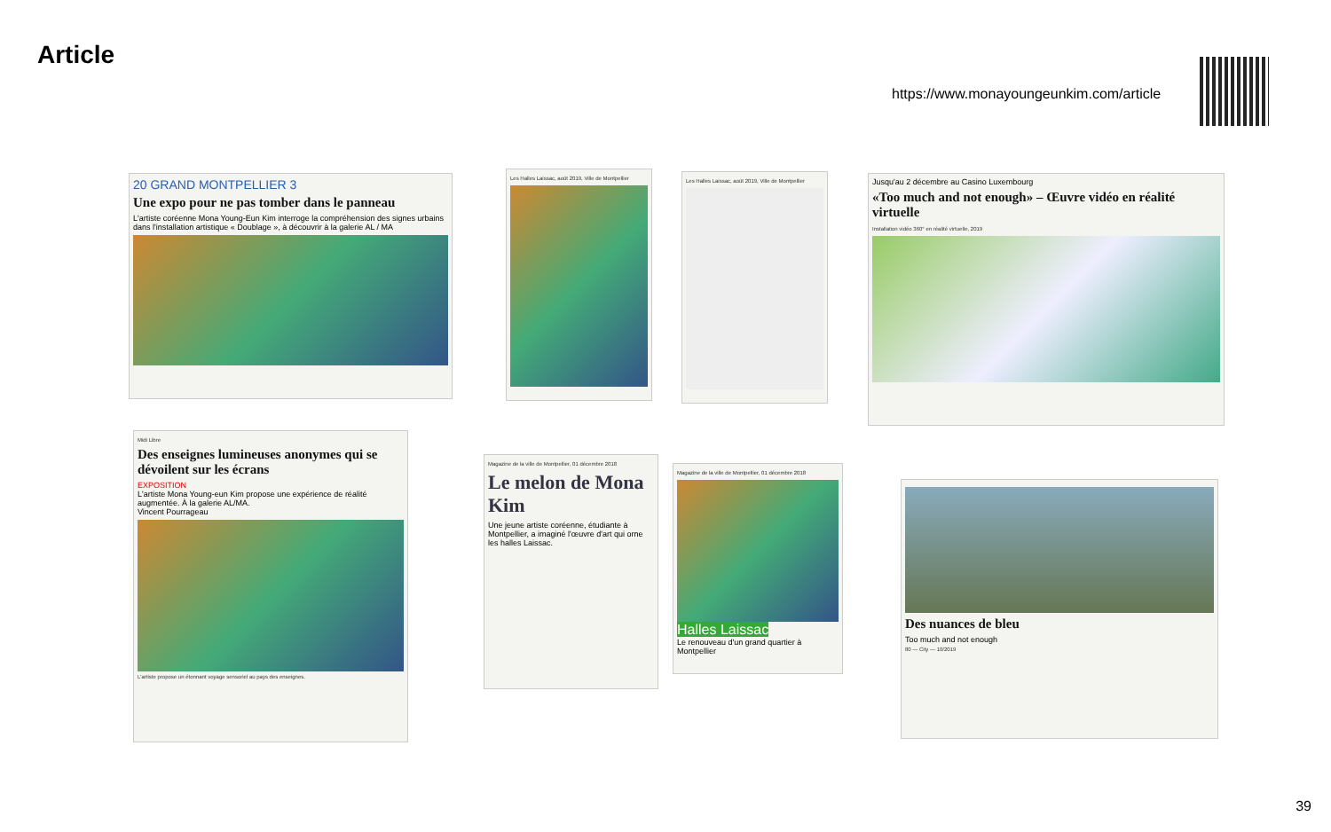Article
https://www.monayoungeunkim.com/article
20 GRAND MONTPELLIER 3
Une expo pour ne pas tomber dans le panneau
L'artiste coréenne Mona Young-Eun Kim interroge la compréhension des signes urbains dans l'installation artistique « Doublage », à découvrir à la galerie AL / MA
Les Halles Laissac, août 2019, Ville de Montpellier
Les Halles Laissac, août 2019, Ville de Montpellier
Jusqu'au 2 décembre au Casino Luxembourg
«Too much and not enough» – Œuvre vidéo en réalité virtuelle
Installation vidéo 360° en réalité virtuelle, 2019
Midi Libre
Des enseignes lumineuses anonymes qui se dévoilent sur les écrans
EXPOSITION
L'artiste Mona Young-eun Kim propose une expérience de réalité augmentée. À la galerie AL/MA.
Vincent Pourrageau
L'artiste propose un étonnant voyage sensoriel au pays des enseignes.
Magazine de la ville de Montpellier, 01 décembre 2018
Le melon de Mona Kim
Une jeune artiste coréenne, étudiante à Montpellier, a imaginé l'œuvre d'art qui orne les halles Laissac.
Magazine de la ville de Montpellier, 01 décembre 2018
Halles Laissac
Le renouveau d'un grand quartier à Montpellier
Des nuances de bleu
Too much and not enough
80 — City — 10/2019
39